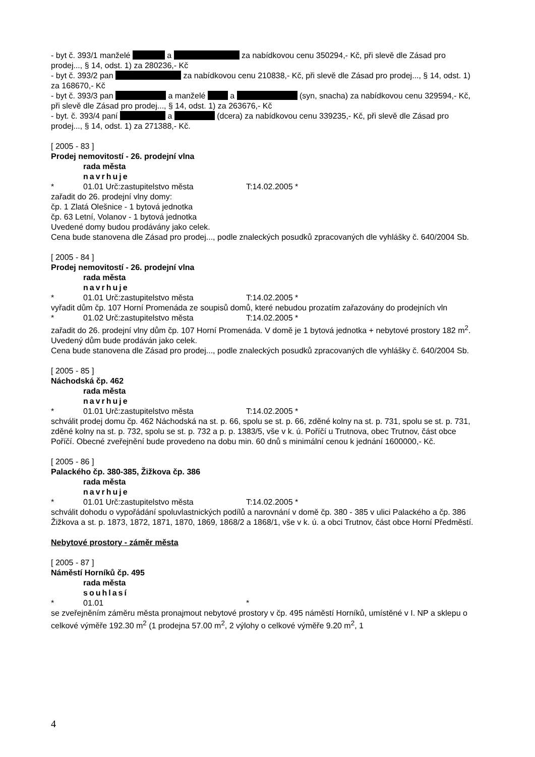- byt č. 393/1 manželé a za nabídkovou cenu 350294,- Kč, při slevě dle Zásad pro prodej..., § 14, odst. 1) za 280236,- Kč
- byt č. 393/2 pan za nabídkovou cenu 210838,- Kč, při slevě dle Zásad pro prodej..., § 14, odst. 1) za 168670,- Kč
- byt č. 393/3 pan a manželé a (syn, snacha) za nabídkovou cenu 329594,- Kč, při slevě dle Zásad pro prodej..., § 14, odst. 1) za 263676,- Kč
- byt. č. 393/4 paní a (dcera) za nabídkovou cenu 339235,- Kč, při slevě dle Zásad pro prodej..., § 14, odst. 1) za 271388,- Kč.
[ 2005 - 83 ]
Prodej nemovitostí - 26. prodejní vlna
rada města
navrhuje
* 01.01 Urč:zastupitelstvo města T:14.02.2005 *
zařadit do 26. prodejní vlny domy:
čp. 1 Zlatá Olešnice - 1 bytová jednotka
čp. 63 Letní, Volanov - 1 bytová jednotka
Uvedené domy budou prodávány jako celek.
Cena bude stanovena dle Zásad pro prodej..., podle znaleckých posudků zpracovaných dle vyhlášky č. 640/2004 Sb.
[ 2005 - 84 ]
Prodej nemovitostí - 26. prodejní vlna
rada města
navrhuje
* 01.01 Urč:zastupitelstvo města T:14.02.2005 *
vyřadit dům čp. 107 Horní Promenáda ze soupisů domů, které nebudou prozatím zařazovány do prodejních vln
* 01.02 Urč:zastupitelstvo města T:14.02.2005 *
zařadit do 26. prodejní vlny dům čp. 107 Horní Promenáda. V domě je 1 bytová jednotka + nebytové prostory 182 m<sup>2</sup>.
Uvedený dům bude prodáván jako celek.
Cena bude stanovena dle Zásad pro prodej..., podle znaleckých posudků zpracovaných dle vyhlášky č. 640/2004 Sb.
[ 2005 - 85 ]
Náchodská čp. 462
rada města
navrhuje
* 01.01 Urč:zastupitelstvo města T:14.02.2005 *
schválit prodej domu čp. 462 Náchodská na st. p. 66, spolu se st. p. 66, zděné kolny na st. p. 731, spolu se st. p. 731, zděné kolny na st. p. 732, spolu se st. p. 732 a p. p. 1383/5, vše v k. ú. Poříčí u Trutnova, obec Trutnov, část obce Poříčí. Obecné zveřejnění bude provedeno na dobu min. 60 dnů s minimální cenou k jednání 1600000,- Kč.
[ 2005 - 86 ]
Palackého čp. 380-385, Žižkova čp. 386
rada města
navrhuje
* 01.01 Urč:zastupitelstvo města T:14.02.2005 *
schválit dohodu o vypořádání spoluvlastnických podílů a narovnání v domě čp. 380 - 385 v ulici Palackého a čp. 386 Žižkova a st. p. 1873, 1872, 1871, 1870, 1869, 1868/2 a 1868/1, vše v k. ú. a obci Trutnov, část obce Horní Předměstí.
Nebytové prostory - záměr města
[ 2005 - 87 ]
Náměstí Horníků čp. 495
rada města
souhlasí
* 01.01 *
se zveřejněním záměru města pronajmout nebytové prostory v čp. 495 náměstí Horníků, umístěné v I. NP a sklepu o celkové výměře 192.30 m<sup>2</sup> (1 prodejna 57.00 m<sup>2</sup>, 2 výlohy o celkové výměře 9.20 m<sup>2</sup>, 1
4